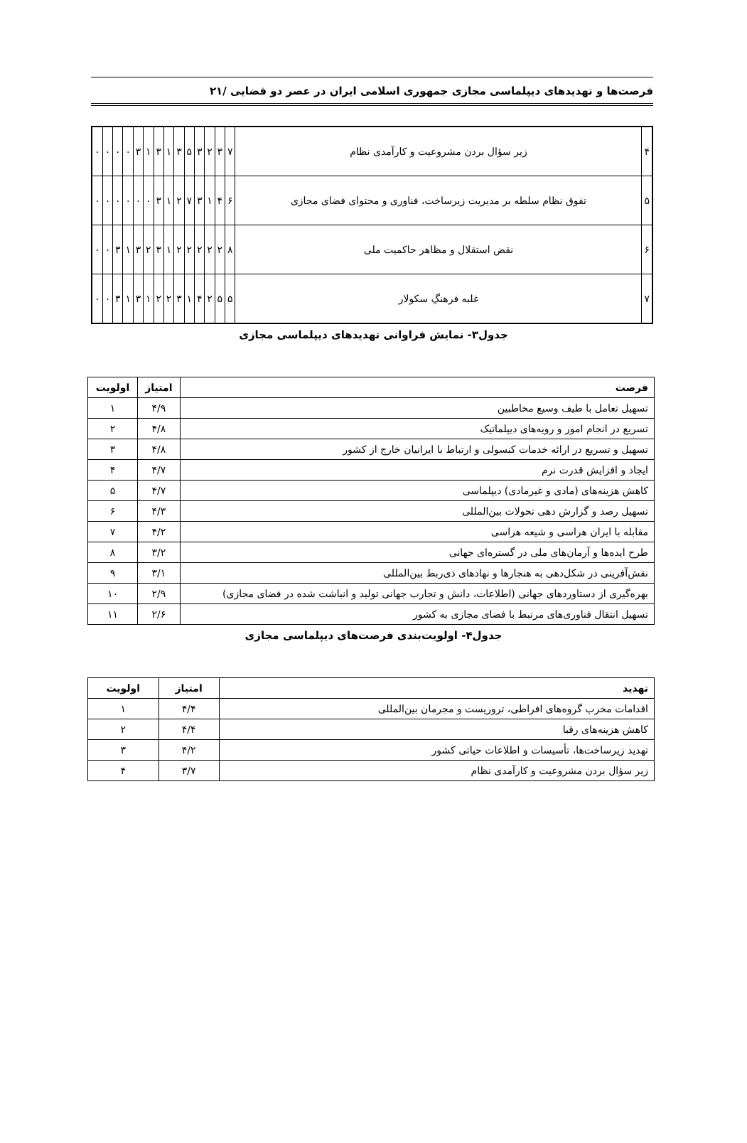فرصت‌ها و تهدیدهای دیپلماسی مجازی جمهوری اسلامی ایران در عصر دو فضایی /۲۱
| ۴ | زیر سؤال بردن مشروعیت و کارآمدی نظام | ۷ | ۳ | ۲ | ۳ | ۵ | ۳ | ۱ | ۳ | ۱ | ۳ | ۰ | ۰ | ۰ | ۰ |
| ۵ | تفوق نظام سلطه بر مدیریت زیرساخت، فناوری و محتوای فضای مجازی | ۶ | ۴ | ۱ | ۳ | ۷ | ۲ | ۱ | ۳ | ۰ | ۰ | ۰ | ۰ | ۰ | ۰ |
| ۶ | نقض استقلال و مظاهر حاکمیت ملی | ۸ | ۲ | ۲ | ۲ | ۲ | ۲ | ۱ | ۳ | ۲ | ۳ | ۱ | ۳ | ۰ | ۰ |
| ۷ | غلبه فرهنگِ سکولار | ۵ | ۵ | ۲ | ۴ | ۱ | ۳ | ۲ | ۲ | ۱ | ۳ | ۱ | ۳ | ۰ | ۰ |
جدول۳- نمایش فراوانی تهدیدهای دیپلماسی مجازی
| فرصت | امتیاز | اولویت |
| --- | --- | --- |
| تسهیل تعامل با طیف وسیع مخاطبین | ۴/۹ | ۱ |
| تسریع در انجام امور و رویه‌های دیپلماتیک | ۴/۸ | ۲ |
| تسهیل و تسریع در ارائه خدمات کنسولی و ارتباط با ایرانیان خارج از کشور | ۴/۸ | ۳ |
| ایجاد و افزایش قدرت نرم | ۴/۷ | ۴ |
| کاهش هزینه‌های (مادی و غیرمادی) دیپلماسی | ۴/۷ | ۵ |
| تسهیل رصد و گزارش دهی تحولات بین‌المللی | ۴/۳ | ۶ |
| مقابله با ایران هراسی و شیعه هراسی | ۴/۲ | ۷ |
| طرح ایده‌ها و آرمان‌های ملی در گستره‌ای جهانی | ۳/۲ | ۸ |
| نقش‌آفرینی در شکل‌دهی به هنجارها و نهادهای ذی‌ربط بین‌المللی | ۳/۱ | ۹ |
| بهره‌گیری از دستاوردهای جهانی (اطلاعات، دانش و تجارب جهانی تولید و انباشت شده در فضای مجازی) | ۲/۹ | ۱۰ |
| تسهیل انتقال فناوری‌های مرتبط با فضای مجازی به کشور | ۲/۶ | ۱۱ |
جدول۴- اولویت‌بندی فرصت‌های دیپلماسی مجازی
| تهدید | امتیاز | اولویت |
| --- | --- | --- |
| اقدامات مخرب گروه‌های افراطی، تروریست و مجرمان بین‌المللی | ۴/۴ | ۱ |
| کاهش هزینه‌های رقبا | ۴/۴ | ۲ |
| تهدید زیرساخت‌ها، تأسیسات و اطلاعات حیاتی کشور | ۴/۲ | ۳ |
| زیر سؤال بردن مشروعیت و کارآمدی نظام | ۳/۷ | ۴ |